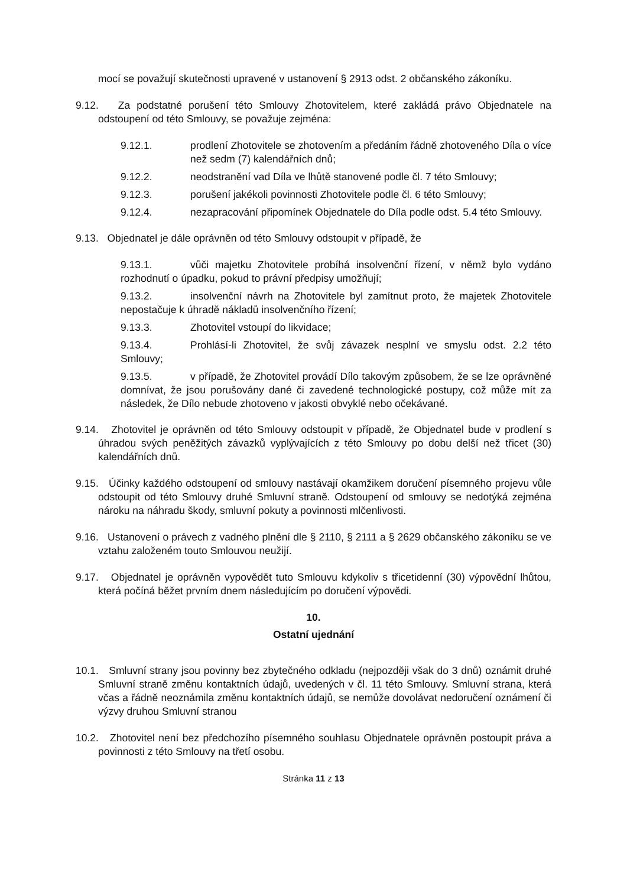mocí se považují skutečnosti upravené v ustanovení § 2913 odst. 2 občanského zákoníku.
9.12. Za podstatné porušení této Smlouvy Zhotovitelem, které zakládá právo Objednatele na odstoupení od této Smlouvy, se považuje zejména:
9.12.1. prodlení Zhotovitele se zhotovením a předáním řádně zhotoveného Díla o více než sedm (7) kalendářních dnů;
9.12.2. neodstranění vad Díla ve lhůtě stanovené podle čl. 7 této Smlouvy;
9.12.3. porušení jakékoli povinnosti Zhotovitele podle čl. 6 této Smlouvy;
9.12.4. nezapracování připomínek Objednatele do Díla podle odst. 5.4 této Smlouvy.
9.13. Objednatel je dále oprávněn od této Smlouvy odstoupit v případě, že
9.13.1. vůči majetku Zhotovitele probíhá insolvenční řízení, v němž bylo vydáno rozhodnutí o úpadku, pokud to právní předpisy umožňují;
9.13.2. insolvenční návrh na Zhotovitele byl zamítnut proto, že majetek Zhotovitele nepostačuje k úhradě nákladů insolvenčního řízení;
9.13.3. Zhotovitel vstoupí do likvidace;
9.13.4. Prohlásí-li Zhotovitel, že svůj závazek nesplní ve smyslu odst. 2.2 této Smlouvy;
9.13.5. v případě, že Zhotovitel provádí Dílo takovým způsobem, že se lze oprávněné domnívat, že jsou porušovány dané či zavedené technologické postupy, což může mít za následek, že Dílo nebude zhotoveno v jakosti obvyklé nebo očekávané.
9.14. Zhotovitel je oprávněn od této Smlouvy odstoupit v případě, že Objednatel bude v prodlení s úhradou svých peněžitých závazků vyplývajících z této Smlouvy po dobu delší než třicet (30) kalendářních dnů.
9.15. Účinky každého odstoupení od smlouvy nastávají okamžikem doručení písemného projevu vůle odstoupit od této Smlouvy druhé Smluvní straně. Odstoupení od smlouvy se nedotýká zejména nároku na náhradu škody, smluvní pokuty a povinnosti mlčenlivosti.
9.16. Ustanovení o právech z vadného plnění dle § 2110, § 2111 a § 2629 občanského zákoníku se ve vztahu založeném touto Smlouvou neužijí.
9.17. Objednatel je oprávněn vypovědět tuto Smlouvu kdykoliv s třicetidenní (30) výpovědní lhůtou, která počíná běžet prvním dnem následujícím po doručení výpovědi.
10.
Ostatní ujednání
10.1. Smluvní strany jsou povinny bez zbytečného odkladu (nejpozději však do 3 dnů) oznámit druhé Smluvní straně změnu kontaktních údajů, uvedených v čl. 11 této Smlouvy. Smluvní strana, která včas a řádně neoznámila změnu kontaktních údajů, se nemůže dovolávat nedoručení oznámení či výzvy druhou Smluvní stranou
10.2. Zhotovitel není bez předchozího písemného souhlasu Objednatele oprávněn postoupit práva a povinnosti z této Smlouvy na třetí osobu.
Stránka 11 z 13